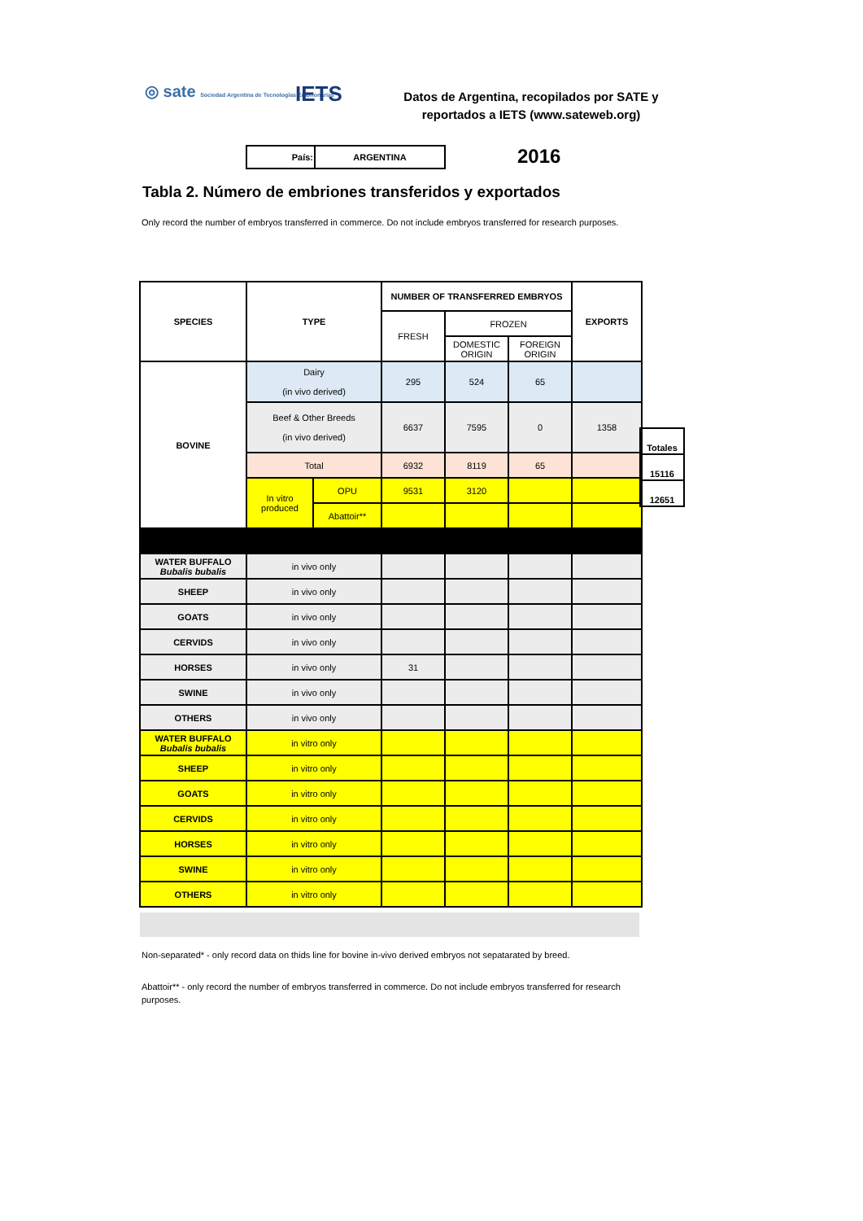◎ sate Sociedad Argentina de Tecnologías Embrionarias
IETS
Datos de Argentina, recopilados por SATE y reportados a IETS (www.sateweb.org)
| País: | ARGENTINA |
2016
Tabla 2. Número de embriones transferidos y exportados
Only record the number of embryos transferred in commerce. Do not include embryos transferred for research purposes.
| SPECIES | TYPE | | NUMBER OF TRANSFERRED EMBRYOS | | | EXPORTS |
| --- | --- | --- | --- | --- | --- | --- |
| | | | FRESH | FROZEN | | |
| | | | | DOMESTIC ORIGIN | FOREIGN ORIGIN | |
| BOVINE | Dairy (in vivo derived) | | 295 | 524 | 65 | |
| | Beef & Other Breeds (in vivo derived) | | 6637 | 7595 | 0 | 1358 |
| | Total | | 6932 | 8119 | 65 | |
| | In vitro produced | OPU | 9531 | 3120 | | |
| | | Abattoir** | | | | |
| WATER BUFFALO Bubalis bubalis | in vivo only | | | | | |
| SHEEP | in vivo only | | | | | |
| GOATS | in vivo only | | | | | |
| CERVIDS | in vivo only | | | | | |
| HORSES | in vivo only | | 31 | | | |
| SWINE | in vivo only | | | | | |
| OTHERS | in vivo only | | | | | |
| WATER BUFFALO Bubalis bubalis | in vitro only | | | | | |
| SHEEP | in vitro only | | | | | |
| GOATS | in vitro only | | | | | |
| CERVIDS | in vitro only | | | | | |
| HORSES | in vitro only | | | | | |
| SWINE | in vitro only | | | | | |
| OTHERS | in vitro only | | | | | |
| Totales |
| 15116 |
| 12651 |
Non-separated* - only record data on thids line for bovine in-vivo derived embryos not sepatarated by breed.
Abattoir** - only record the number of embryos transferred in commerce. Do not include embryos transferred for research purposes.